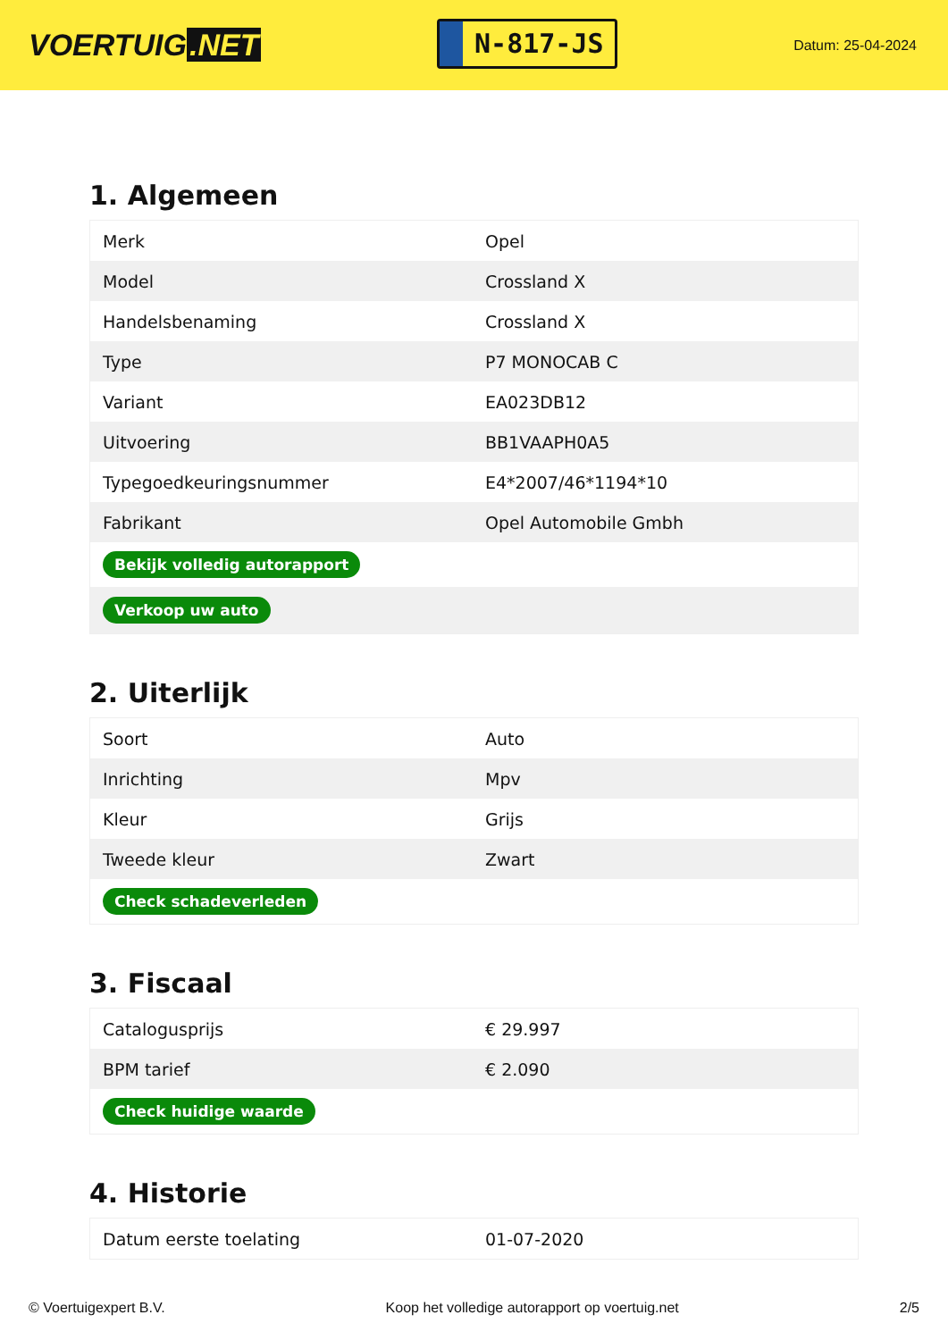VOERTUIG.NET
N-817-JS
Datum: 25-04-2024
1. Algemeen
| Merk | Opel |
| Model | Crossland X |
| Handelsbenaming | Crossland X |
| Type | P7 MONOCAB C |
| Variant | EA023DB12 |
| Uitvoering | BB1VAAPH0A5 |
| Typegoedkeuringsnummer | E4*2007/46*1194*10 |
| Fabrikant | Opel Automobile Gmbh |
| Bekijk volledig autorapport | |
| Verkoop uw auto | |
2. Uiterlijk
| Soort | Auto |
| Inrichting | Mpv |
| Kleur | Grijs |
| Tweede kleur | Zwart |
| Check schadeverleden | |
3. Fiscaal
| Catalogusprijs | € 29.997 |
| BPM tarief | € 2.090 |
| Check huidige waarde | |
4. Historie
| Datum eerste toelating | 01-07-2020 |
© Voertuigexpert B.V. Koop het volledige autorapport op voertuig.net 2/5